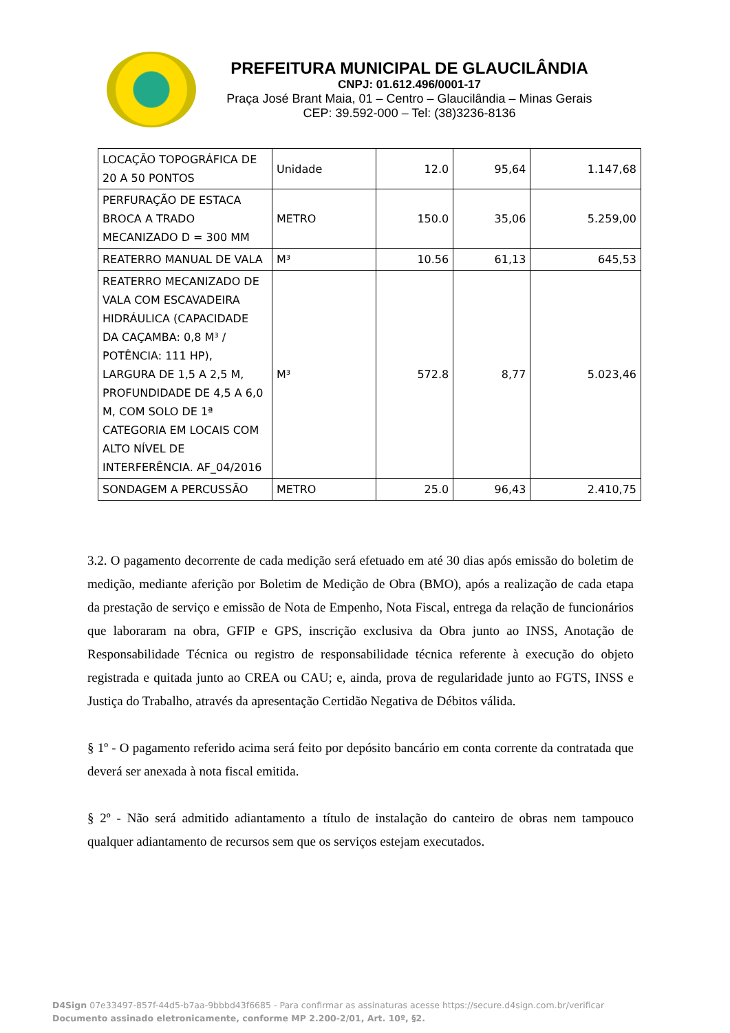PREFEITURA MUNICIPAL DE GLAUCILÂNDIA
CNPJ: 01.612.496/0001-17
Praça José Brant Maia, 01 – Centro – Glaucilândia – Minas Gerais
CEP: 39.592-000 – Tel: (38)3236-8136
| LOCAÇÃO TOPOGRÁFICA DE 20 A 50 PONTOS | Unidade | 12.0 | 95,64 | 1.147,68 |
| PERFURAÇÃO DE ESTACA BROCA A TRADO MECANIZADO D = 300 MM | METRO | 150.0 | 35,06 | 5.259,00 |
| REATERRO MANUAL DE VALA | M³ | 10.56 | 61,13 | 645,53 |
| REATERRO MECANIZADO DE VALA COM ESCAVADEIRA HIDRÁULICA (CAPACIDADE DA CAÇAMBA: 0,8 M³ / POTÊNCIA: 111 HP), LARGURA DE 1,5 A 2,5 M, PROFUNDIDADE DE 4,5 A 6,0 M, COM SOLO DE 1ª CATEGORIA EM LOCAIS COM ALTO NÍVEL DE INTERFERÊNCIA. AF_04/2016 | M³ | 572.8 | 8,77 | 5.023,46 |
| SONDAGEM A PERCUSSÃO | METRO | 25.0 | 96,43 | 2.410,75 |
3.2. O pagamento decorrente de cada medição será efetuado em até 30 dias após emissão do boletim de medição, mediante aferição por Boletim de Medição de Obra (BMO), após a realização de cada etapa da prestação de serviço e emissão de Nota de Empenho, Nota Fiscal, entrega da relação de funcionários que laboraram na obra, GFIP e GPS, inscrição exclusiva da Obra junto ao INSS, Anotação de Responsabilidade Técnica ou registro de responsabilidade técnica referente à execução do objeto registrada e quitada junto ao CREA ou CAU; e, ainda, prova de regularidade junto ao FGTS, INSS e Justiça do Trabalho, através da apresentação Certidão Negativa de Débitos válida.
§ 1º - O pagamento referido acima será feito por depósito bancário em conta corrente da contratada que deverá ser anexada à nota fiscal emitida.
§ 2º - Não será admitido adiantamento a título de instalação do canteiro de obras nem tampouco qualquer adiantamento de recursos sem que os serviços estejam executados.
D4Sign 07e33497-857f-44d5-b7aa-9bbbd43f6685 - Para confirmar as assinaturas acesse https://secure.d4sign.com.br/verificar
Documento assinado eletronicamente, conforme MP 2.200-2/01, Art. 10º, §2.